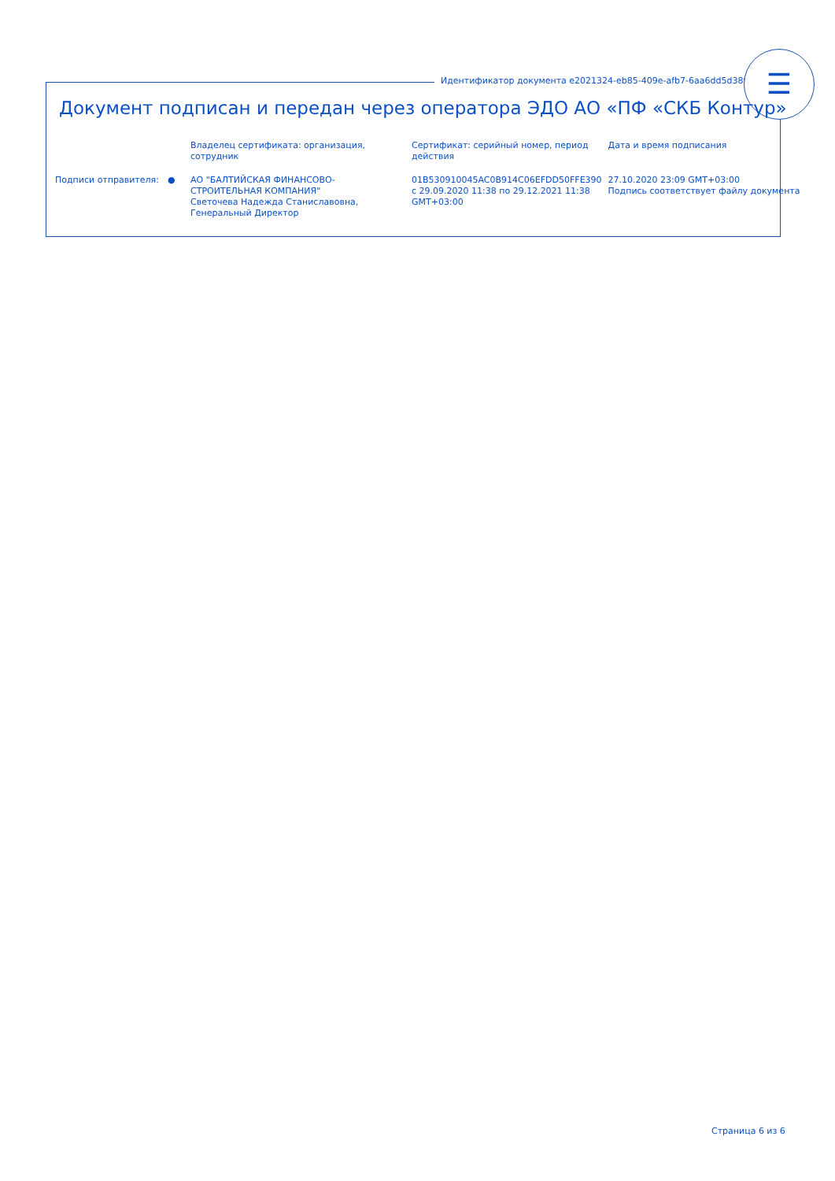Идентификатор документа e2021324-eb85-409e-afb7-6aa6dd5d38f2
☰
Документ подписан и передан через оператора ЭДО АО «ПФ «СКБ Контур»
| | | Владелец сертификата: организация, сотрудник | Сертификат: серийный номер, период действия | Дата и время подписания |
| --- | --- | --- | --- | --- |
| Подписи отправителя: | ● | АО "БАЛТИЙСКАЯ ФИНАНСОВО-СТРОИТЕЛЬНАЯ КОМПАНИЯ" Светочева Надежда Станиславовна, Генеральный Директор | 01B530910045AC0B914C06EFDD50FFE390 с 29.09.2020 11:38 по 29.12.2021 11:38 GMT+03:00 | 27.10.2020 23:09 GMT+03:00 Подпись соответствует файлу документа |
Страница 6 из 6